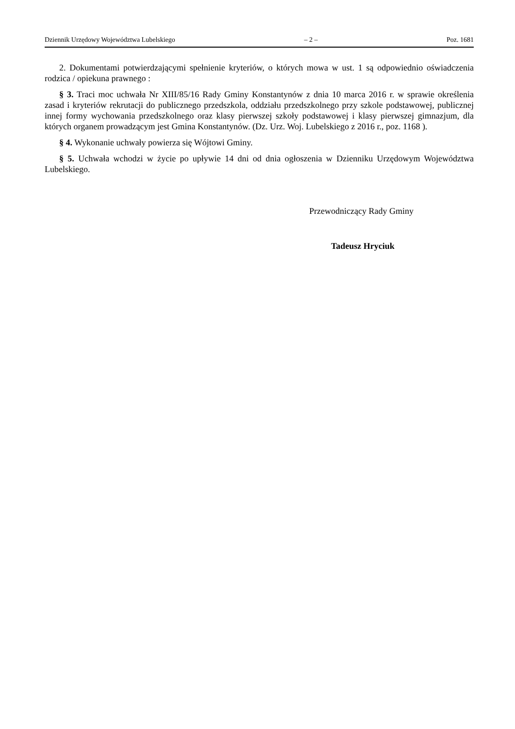Dziennik Urzędowy Województwa Lubelskiego – 2 – Poz. 1681
2. Dokumentami potwierdzającymi spełnienie kryteriów, o których mowa w ust. 1 są odpowiednio oświadczenia rodzica / opiekuna prawnego :
§ 3. Traci moc uchwała Nr XIII/85/16 Rady Gminy Konstantynów z dnia 10 marca 2016 r. w sprawie określenia zasad i kryteriów rekrutacji do publicznego przedszkola, oddziału przedszkolnego przy szkole podstawowej, publicznej innej formy wychowania przedszkolnego oraz klasy pierwszej szkoły podstawowej i klasy pierwszej gimnazjum, dla których organem prowadzącym jest Gmina Konstantynów. (Dz. Urz. Woj. Lubelskiego z 2016 r., poz. 1168 ).
§ 4. Wykonanie uchwały powierza się Wójtowi Gminy.
§ 5. Uchwała wchodzi w życie po upływie 14 dni od dnia ogłoszenia w Dzienniku Urzędowym Województwa Lubelskiego.
Przewodniczący Rady Gminy
Tadeusz Hryciuk